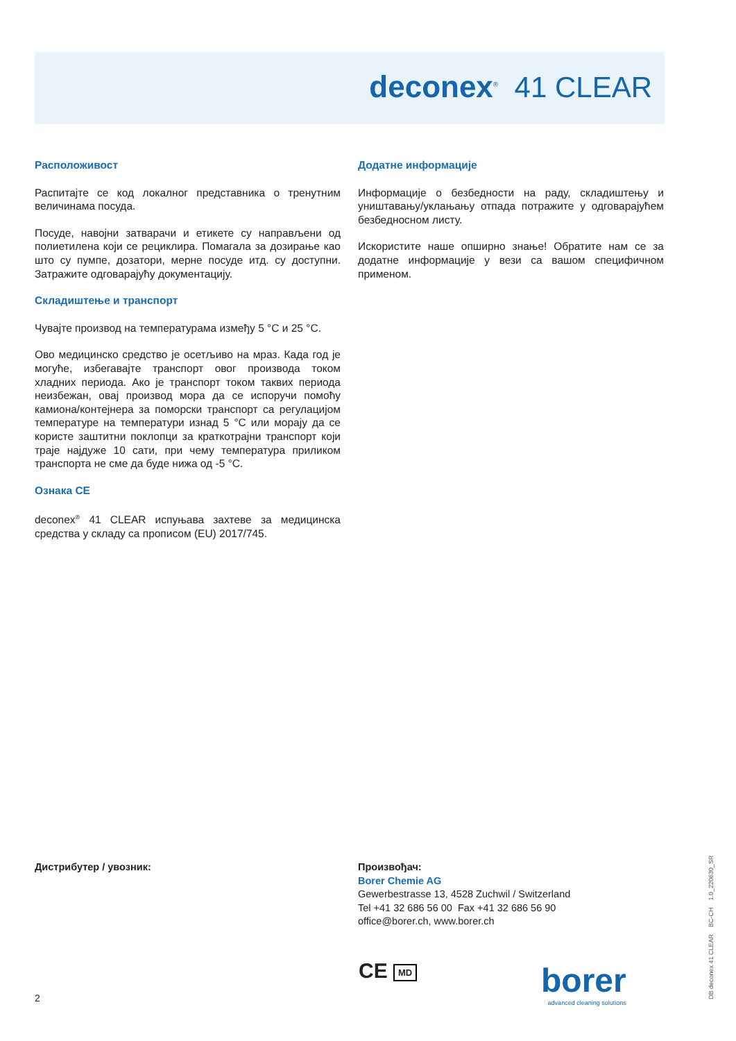deconex<sup>®</sup> 41 CLEAR
Расположивост
Распитајте се код локалног представника о тренутним величинама посуда.
Посуде, навојни затварачи и етикете су направљени од полиетилена који се рециклира. Помагала за дозирање као што су пумпе, дозатори, мерне посуде итд. су доступни. Затражите одговарајућу документацију.
Складиштење и транспорт
Чувајте производ на температурама између 5 °C и 25 °C.
Ово медицинско средство је осетљиво на мраз. Када год је могуће, избегавајте транспорт овог производа током хладних периода. Ако је транспорт током таквих периода неизбежан, овај производ мора да се испоручи помоћу камиона/контејнера за поморски транспорт са регулацијом температуре на температури изнад 5 °C или морају да се користе заштитни поклопци за краткотрајни транспорт који траје најдуже 10 сати, при чему температура приликом транспорта не сме да буде нижа од -5 °C.
Ознака CE
deconex<sup>®</sup> 41 CLEAR испуњава захтеве за медицинска средства у складу са прописом (EU) 2017/745.
Додатне информације
Информације о безбедности на раду, складиштењу и уништавању/уклањању отпада потражите у одговарајућем безбедносном листу.
Искористите наше опширно знање! Обратите нам се за додатне информације у вези са вашом специфичном применом.
Дистрибутер / увозник: Произвођач:
Borer Chemie AG
Gewerbestrasse 13, 4528 Zuchwil / Switzerland
Tel +41 32 686 56 00 Fax +41 32 686 56 90
office@borer.ch, www.borer.ch
CE MD
borer
advanced cleaning solutions
2 DB deconex 41 CLEAR BC-CH 1.0_220630_SR